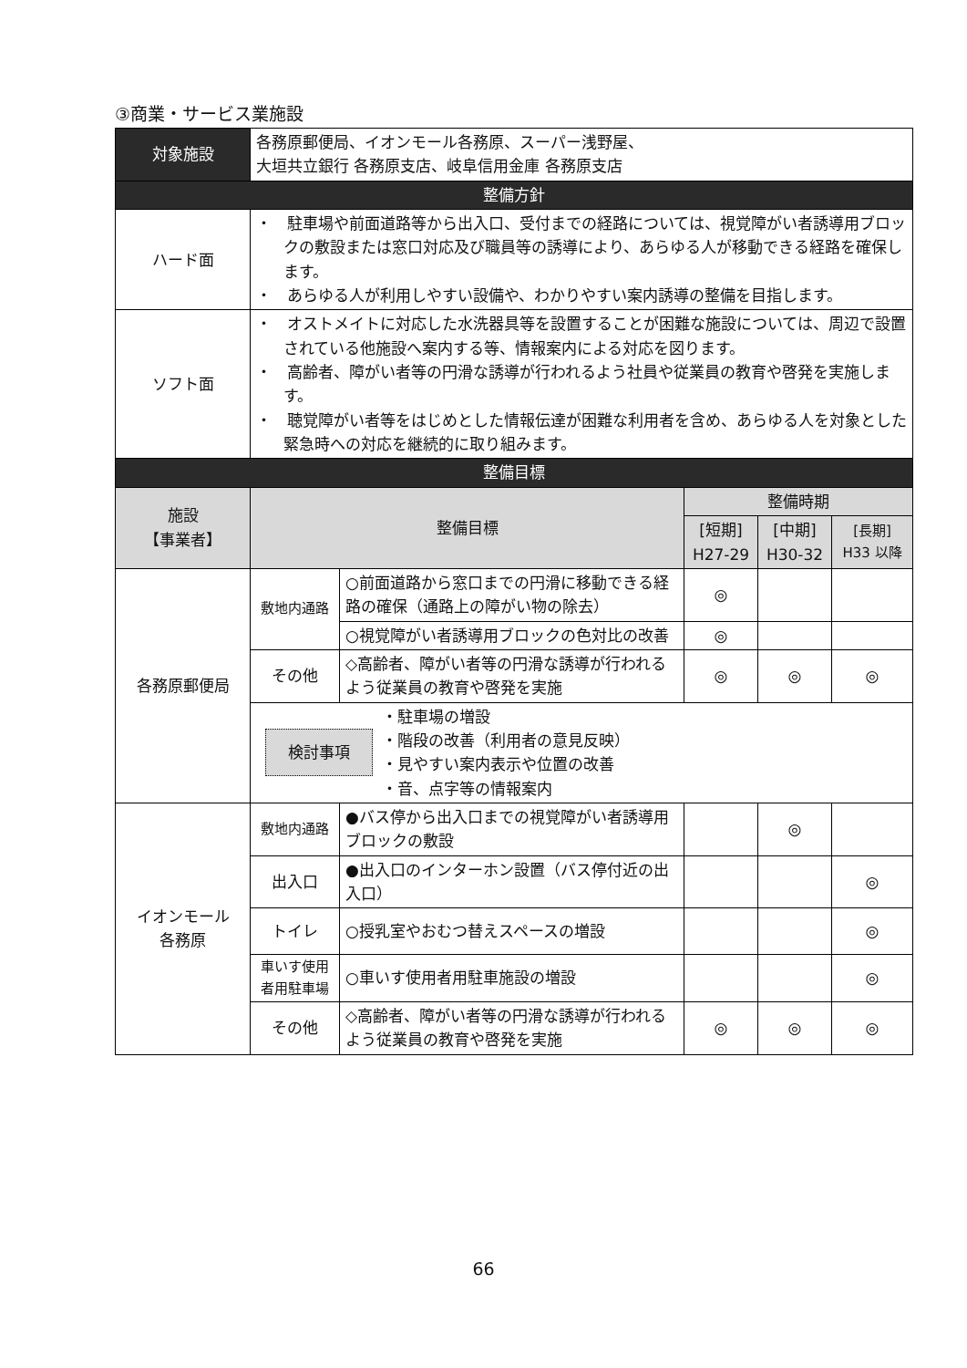③商業・サービス業施設
| 対象施設 | 各務原郵便局、イオンモール各務原、スーパー浅野屋、 大垣共立銀行 各務原支店、岐阜信用金庫 各務原支店 | | | | |
| 整備方針 | | | | | |
| ハード面 | ・ 駐車場や前面道路等から出入口、受付までの経路については、視覚障がい者誘導用ブロックの敷設または窓口対応及び職員等の誘導により、あらゆる人が移動できる経路を確保します。 ・ あらゆる人が利用しやすい設備や、わかりやすい案内誘導の整備を目指します。 | | | | |
| ソフト面 | ・ オストメイトに対応した水洗器具等を設置することが困難な施設については、周辺で設置されている他施設へ案内する等、情報案内による対応を図ります。 ・ 高齢者、障がい者等の円滑な誘導が行われるよう社員や従業員の教育や啓発を実施します。 ・ 聴覚障がい者等をはじめとした情報伝達が困難な利用者を含め、あらゆる人を対象とした緊急時への対応を継続的に取り組みます。 | | | | |
| 整備目標 | | | | | |
| 施設 【事業者】 | 整備目標 | | 整備時期 | | |
| | | | [短期] H27-29 | [中期] H30-32 | [長期] H33 以降 |
| 各務原郵便局 | 敷地内通路 | ○前面道路から窓口までの円滑に移動できる経路の確保（通路上の障がい物の除去） | ◎ | | |
| | | ○視覚障がい者誘導用ブロックの色対比の改善 | ◎ | | |
| | その他 | ◇高齢者、障がい者等の円滑な誘導が行われるよう従業員の教育や啓発を実施 | ◎ | ◎ | ◎ |
| | 検討事項 ・駐車場の増設 ・階段の改善（利用者の意見反映） ・見やすい案内表示や位置の改善 ・音、点字等の情報案内 | | | | |
| イオンモール 各務原 | 敷地内通路 | ●バス停から出入口までの視覚障がい者誘導用ブロックの敷設 | | ◎ | |
| | 出入口 | ●出入口のインターホン設置（バス停付近の出入口） | | | ◎ |
| | トイレ | ○授乳室やおむつ替えスペースの増設 | | | ◎ |
| | 車いす使用者用駐車場 | ○車いす使用者用駐車施設の増設 | | | ◎ |
| | その他 | ◇高齢者、障がい者等の円滑な誘導が行われるよう従業員の教育や啓発を実施 | ◎ | ◎ | ◎ |
66